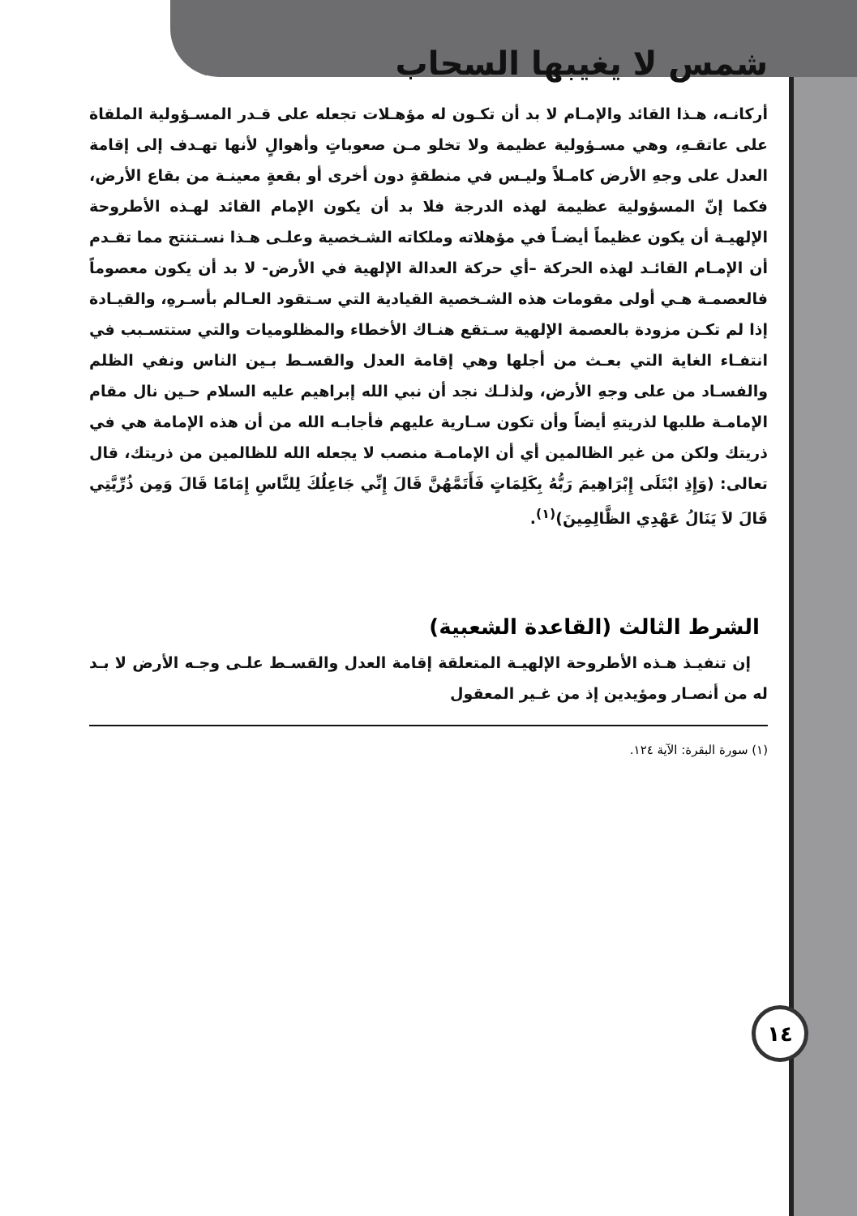شمس لا يغيبها السحاب
أركانـه، هـذا القائد والإمـام لا بد أن تكـون له مؤهـلات تجعله على قـدر المسـؤولية الملقاة على عاتقـهِ، وهي مسـؤولية عظيمة ولا تخلو مـن صعوباتٍ وأهوالٍ لأنها تهـدف إلى إقامة العدل على وجهِ الأرض كامـلاً وليـس في منطقةٍ دون أخرى أو بقعةٍ معينـة من بقاع الأرض، فكما إنّ المسؤولية عظيمة لهذه الدرجة فلا بد أن يكون الإمام القائد لهـذه الأطروحة الإلهيـة أن يكون عظيماً أيضـاً في مؤهلاته وملكاته الشـخصية وعلـى هـذا نسـتنتج مما تقـدم أن الإمـام القائـد لهذه الحركة –أي حركة العدالة الإلهية في الأرض- لا بد أن يكون معصوماً فالعصمـة هـي أولى مقومات هذه الشـخصية القيادية التي سـتقود العـالم بأسـرهِ، والقيـادة إذا لم تكـن مزودة بالعصمة الإلهية سـتقع هنـاك الأخطاء والمظلوميات والتي ستتسـبب في انتفـاء الغاية التي بعـث من أجلها وهي إقامة العدل والقسـط بـين الناس ونفي الظلم والفسـاد من على وجهِ الأرض، ولذلـك نجد أن نبي الله إبراهيم عليه السلام حـين نال مقام الإمامـة طلبها لذريتهِ أيضاً وأن تكون سـارية عليهم فأجابـه الله من أن هذه الإمامة هي في ذريتك ولكن من غير الظالمين أي أن الإمامـة منصب لا يجعله الله للظالمين من ذريتك، قال تعالى: (وَإِذِ ابْتَلَى إِبْرَاهِيمَ رَبُّهُ بِكَلِمَاتٍ فَأَتَمَّهُنَّ قَالَ إِنِّي جَاعِلُكَ لِلنَّاسِ إِمَامًا قَالَ وَمِن ذُرِّيَّتِي قَالَ لاَ يَنَالُ عَهْدِي الظَّالِمِينَ)<sup>(١)</sup>.
الشرط الثالث (القاعدة الشعبية)
١٤
إن تنفيـذ هـذه الأطروحة الإلهيـة المتعلقة إقامة العدل والقسـط علـى وجـه الأرض لا بـد له من أنصـار ومؤيدين إذ من غـير المعقول
(١) سورة البقرة: الآية ١٢٤.